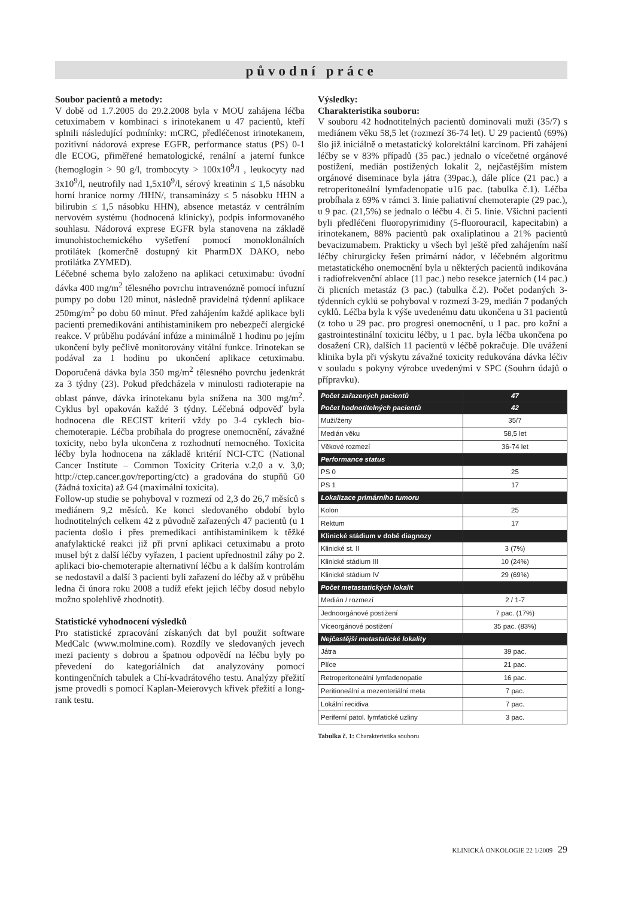původní práce
Soubor pacientů a metody:
V době od 1.7.2005 do 29.2.2008 byla v MOU zahájena léčba cetuximabem v kombinaci s irinotekanem u 47 pacientů, kteří splnili následující podmínky: mCRC, předléčenost irinotekanem, pozitivní nádorová exprese EGFR, performance status (PS) 0-1 dle ECOG, přiměřené hematologické, renální a jaterní funkce (hemoglogin > 90 g/l, trombocyty > 100x10<sup>9</sup>/l , leukocyty nad 3x10<sup>9</sup>/l, neutrofily nad 1,5x10<sup>9</sup>/l, sérový kreatinin ≤ 1,5 násobku horní hranice normy /HHN/, transaminázy ≤ 5 násobku HHN a bilirubin ≤ 1,5 násobku HHN), absence metastáz v centrálním nervovém systému (hodnocená klinicky), podpis informovaného souhlasu. Nádorová exprese EGFR byla stanovena na základě imunohistochemického vyšetření pomocí monoklonálních protilátek (komerčně dostupný kit PharmDX DAKO, nebo protilátka ZYMED).
Léčebné schema bylo založeno na aplikaci cetuximabu: úvodní dávka 400 mg/m<sup>2</sup> tělesného povrchu intravenózně pomocí infuzní pumpy po dobu 120 minut, následně pravidelná týdenní aplikace 250mg/m<sup>2</sup> po dobu 60 minut. Před zahájením každé aplikace byli pacienti premedikováni antihistaminikem pro nebezpečí alergické reakce. V průběhu podávání infúze a minimálně 1 hodinu po jejím ukončení byly pečlivě monitorovány vitální funkce. Irinotekan se podával za 1 hodinu po ukončení aplikace cetuximabu. Doporučená dávka byla 350 mg/m<sup>2</sup> tělesného povrchu jedenkrát za 3 týdny (23). Pokud předcházela v minulosti radioterapie na oblast pánve, dávka irinotekanu byla snížena na 300 mg/m<sup>2</sup>. Cyklus byl opakován každé 3 týdny. Léčebná odpověď byla hodnocena dle RECIST kriterií vždy po 3-4 cyklech bio-chemoterapie. Léčba probíhala do progrese onemocnění, závažné toxicity, nebo byla ukončena z rozhodnutí nemocného. Toxicita léčby byla hodnocena na základě kritérií NCI-CTC (National Cancer Institute – Common Toxicity Criteria v.2,0 a v. 3,0; http://ctep.cancer.gov/reporting/ctc) a gradována do stupňů G0 (žádná toxicita) až G4 (maximální toxicita).
Follow-up studie se pohyboval v rozmezí od 2,3 do 26,7 měsíců s mediánem 9,2 měsíců. Ke konci sledovaného období bylo hodnotitelných celkem 42 z původně zařazených 47 pacientů (u 1 pacienta došlo i přes premedikaci antihistaminikem k těžké anafylaktické reakci již při první aplikaci cetuximabu a proto musel být z další léčby vyřazen, 1 pacient upřednostnil záhy po 2. aplikaci bio-chemoterapie alternativní léčbu a k dalším kontrolám se nedostavil a další 3 pacienti byli zařazení do léčby až v průběhu ledna či února roku 2008 a tudíž efekt jejich léčby dosud nebylo možno spolehlivě zhodnotit).
Statistické vyhodnocení výsledků
Pro statistické zpracování získaných dat byl použit software MedCalc (www.molmine.com). Rozdíly ve sledovaných jevech mezi pacienty s dobrou a špatnou odpovědí na léčbu byly po převedení do kategoriálních dat analyzovány pomocí kontingenčních tabulek a Chí-kvadrátového testu. Analýzy přežití jsme provedli s pomocí Kaplan-Meierovych křivek přežití a long-rank testu.
Výsledky:
Charakteristika souboru:
V souboru 42 hodnotitelných pacientů dominovali muži (35/7) s mediánem věku 58,5 let (rozmezí 36-74 let). U 29 pacientů (69%) šlo již iniciálně o metastatický kolorektální karcinom. Při zahájení léčby se v 83% případů (35 pac.) jednalo o vícečetné orgánové postižení, medián postižených lokalit 2, nejčastějším místem orgánové diseminace byla játra (39pac.), dále plíce (21 pac.) a retroperitoneální lymfadenopatie u16 pac. (tabulka č.1). Léčba probíhala z 69% v rámci 3. linie paliativní chemoterapie (29 pac.), u 9 pac. (21,5%) se jednalo o léčbu 4. či 5. linie. Všichni pacienti byli předléčeni fluoropyrimidiny (5-fluorouracil, kapecitabin) a irinotekanem, 88% pacientů pak oxaliplatinou a 21% pacientů bevacizumabem. Prakticky u všech byl ještě před zahájením naší léčby chirurgicky řešen primární nádor, v léčebném algoritmu metastatického onemocnění byla u některých pacientů indikována i radiofrekvenční ablace (11 pac.) nebo resekce jaterních (14 pac.) či plicních metastáz (3 pac.) (tabulka č.2). Počet podaných 3-týdenních cyklů se pohyboval v rozmezí 3-29, medián 7 podaných cyklů. Léčba byla k výše uvedenému datu ukončena u 31 pacientů (z toho u 29 pac. pro progresi onemocnění, u 1 pac. pro kožní a gastrointestinální toxicitu léčby, u 1 pac. byla léčba ukončena po dosažení CR), dalších 11 pacientů v léčbě pokračuje. Dle uvážení klinika byla při výskytu závažné toxicity redukována dávka léčiv v souladu s pokyny výrobce uvedenými v SPC (Souhrn údajů o přípravku).
| Počet zařazených pacientů | 47 |
| Počet hodnotitelných pacientů | 42 |
| Muži/ženy | 35/7 |
| Medián věku | 58,5 let |
| Věkové rozmezí | 36-74 let |
| Performance status | |
| PS 0 | 25 |
| PS 1 | 17 |
| Lokalizace primárního tumoru | |
| Kolon | 25 |
| Rektum | 17 |
| Klinické stádium v době diagnozy | |
| Klinické st. II | 3 (7%) |
| Klinické stádium III | 10 (24%) |
| Klinické stádium IV | 29 (69%) |
| Počet metastatických lokalit | |
| Medián / rozmezí | 2 / 1-7 |
| Jednoorgánové postižení | 7 pac. (17%) |
| Víceorgánové postižení | 35 pac. (83%) |
| Nejčastější metastatické lokality | |
| Játra | 39 pac. |
| Plíce | 21 pac. |
| Retroperitoneální lymfadenopatie | 16 pac. |
| Peritioneální a mezenteriální meta | 7 pac. |
| Lokální recidiva | 7 pac. |
| Periferní patol. lymfatické uzliny | 3 pac. |
Tabulka č. 1: Charakteristika souboru
KLINICKÁ ONKOLOGIE 22 1/2009 29